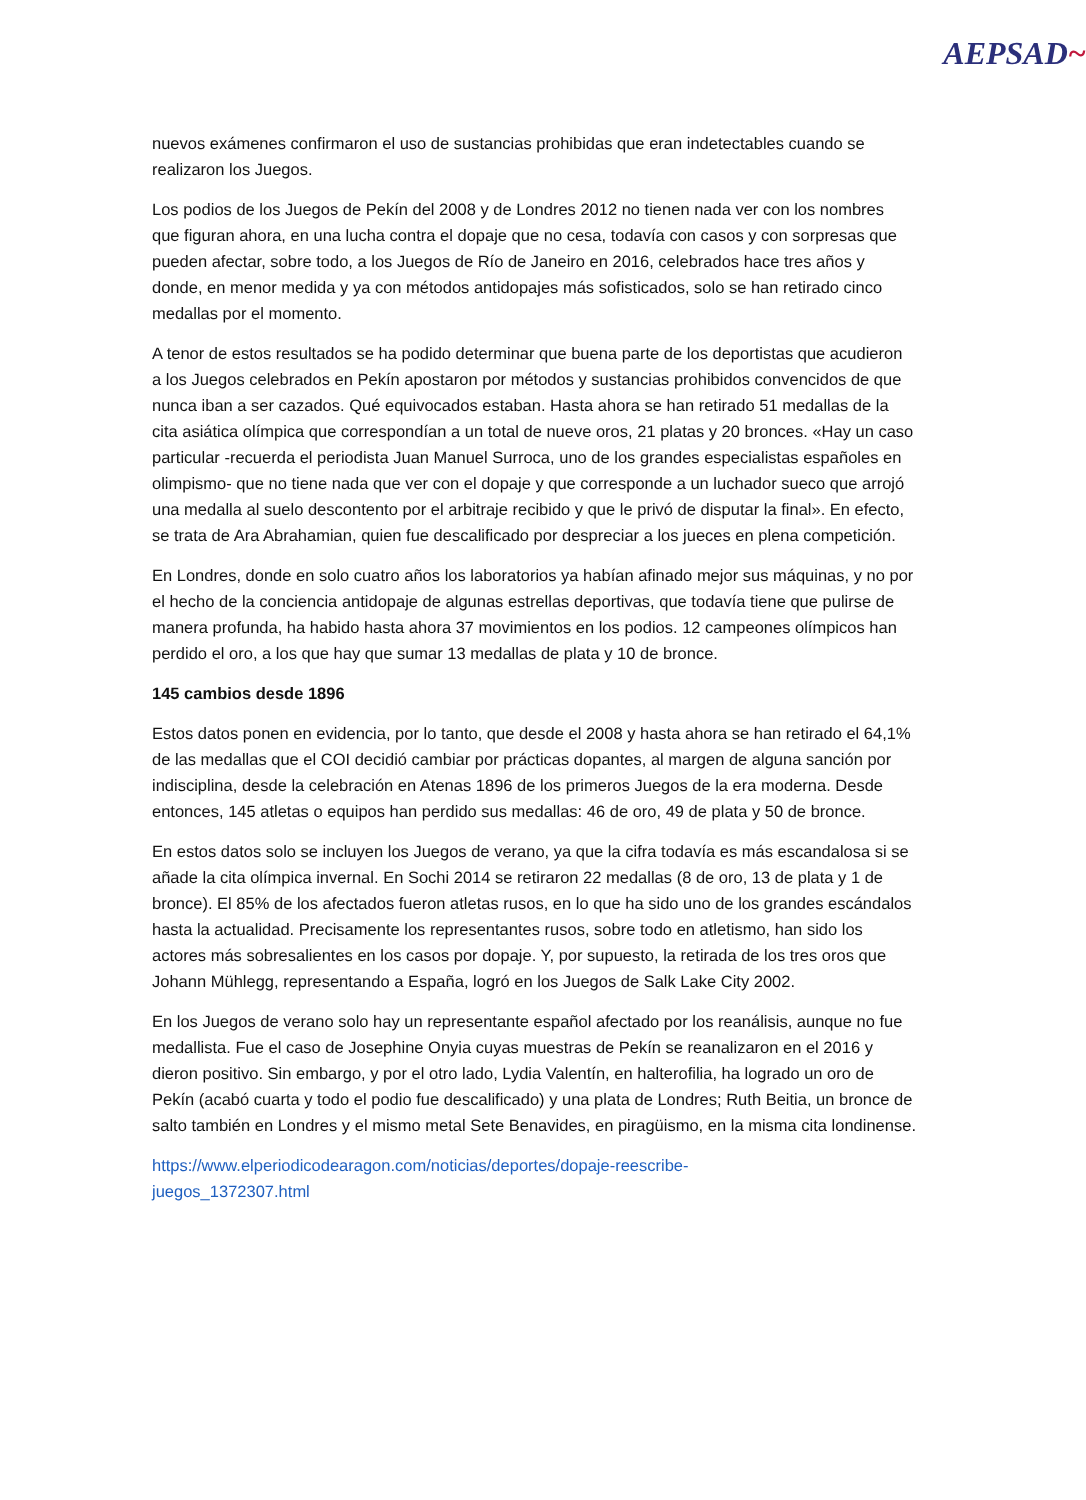AEPSAD~
nuevos exámenes confirmaron el uso de sustancias prohibidas que eran indetectables cuando se realizaron los Juegos.
Los podios de los Juegos de Pekín del 2008 y de Londres 2012 no tienen nada ver con los nombres que figuran ahora, en una lucha contra el dopaje que no cesa, todavía con casos y con sorpresas que pueden afectar, sobre todo, a los Juegos de Río de Janeiro en 2016, celebrados hace tres años y donde, en menor medida y ya con métodos antidopajes más sofisticados, solo se han retirado cinco medallas por el momento.
A tenor de estos resultados se ha podido determinar que buena parte de los deportistas que acudieron a los Juegos celebrados en Pekín apostaron por métodos y sustancias prohibidos convencidos de que nunca iban a ser cazados. Qué equivocados estaban. Hasta ahora se han retirado 51 medallas de la cita asiática olímpica que correspondían a un total de nueve oros, 21 platas y 20 bronces. «Hay un caso particular -recuerda el periodista Juan Manuel Surroca, uno de los grandes especialistas españoles en olimpismo- que no tiene nada que ver con el dopaje y que corresponde a un luchador sueco que arrojó una medalla al suelo descontento por el arbitraje recibido y que le privó de disputar la final». En efecto, se trata de Ara Abrahamian, quien fue descalificado por despreciar a los jueces en plena competición.
En Londres, donde en solo cuatro años los laboratorios ya habían afinado mejor sus máquinas, y no por el hecho de la conciencia antidopaje de algunas estrellas deportivas, que todavía tiene que pulirse de manera profunda, ha habido hasta ahora 37 movimientos en los podios. 12 campeones olímpicos han perdido el oro, a los que hay que sumar 13 medallas de plata y 10 de bronce.
145 cambios desde 1896
Estos datos ponen en evidencia, por lo tanto, que desde el 2008 y hasta ahora se han retirado el 64,1% de las medallas que el COI decidió cambiar por prácticas dopantes, al margen de alguna sanción por indisciplina, desde la celebración en Atenas 1896 de los primeros Juegos de la era moderna. Desde entonces, 145 atletas o equipos han perdido sus medallas: 46 de oro, 49 de plata y 50 de bronce.
En estos datos solo se incluyen los Juegos de verano, ya que la cifra todavía es más escandalosa si se añade la cita olímpica invernal. En Sochi 2014 se retiraron 22 medallas (8 de oro, 13 de plata y 1 de bronce). El 85% de los afectados fueron atletas rusos, en lo que ha sido uno de los grandes escándalos hasta la actualidad. Precisamente los representantes rusos, sobre todo en atletismo, han sido los actores más sobresalientes en los casos por dopaje. Y, por supuesto, la retirada de los tres oros que Johann Mühlegg, representando a España, logró en los Juegos de Salk Lake City 2002.
En los Juegos de verano solo hay un representante español afectado por los reanálisis, aunque no fue medallista. Fue el caso de Josephine Onyia cuyas muestras de Pekín se reanalizaron en el 2016 y dieron positivo. Sin embargo, y por el otro lado, Lydia Valentín, en halterofilia, ha logrado un oro de Pekín (acabó cuarta y todo el podio fue descalificado) y una plata de Londres; Ruth Beitia, un bronce de salto también en Londres y el mismo metal Sete Benavides, en piragüismo, en la misma cita londinense.
https://www.elperiodicodearagon.com/noticias/deportes/dopaje-reescribe-
juegos_1372307.html